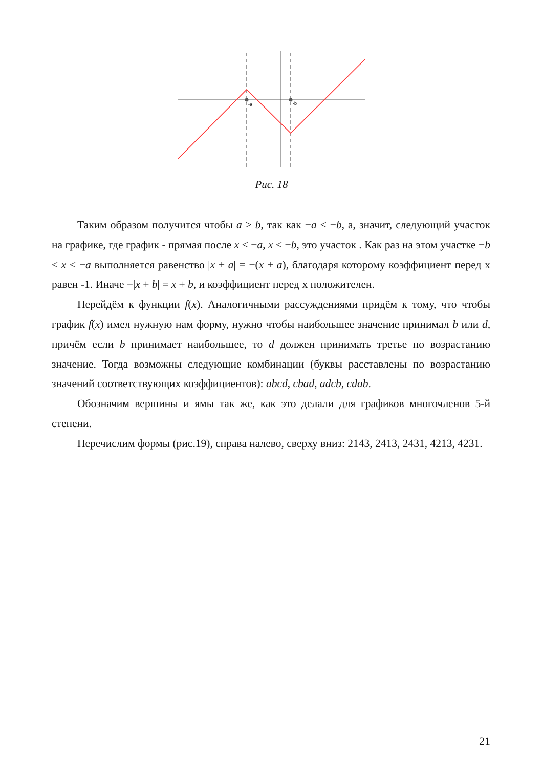-a
-b
Рис. 18
Таким образом получится чтобы a > b, так как −a < −b, а, значит, следующий участок на графике, где график - прямая после x < −a, x < −b, это участок . Как раз на этом участке −b < x < −a выполняется равенство |x + a| = −(x + a), благодаря которому коэффициент перед х равен -1. Иначе −|x + b| = x + b, и коэффициент перед х положителен.
Перейдём к функции f(x). Аналогичными рассуждениями придём к тому, что чтобы график f(x) имел нужную нам форму, нужно чтобы наибольшее значение принимал b или d, причём если b принимает наибольшее, то d должен принимать третье по возрастанию значение. Тогда возможны следующие комбинации (буквы расставлены по возрастанию значений соответствующих коэффициентов): abcd, cbad, adcb, cdab.
Обозначим вершины и ямы так же, как это делали для графиков многочленов 5-й степени.
Перечислим формы (рис.19), справа налево, сверху вниз: 2143, 2413, 2431, 4213, 4231.
21